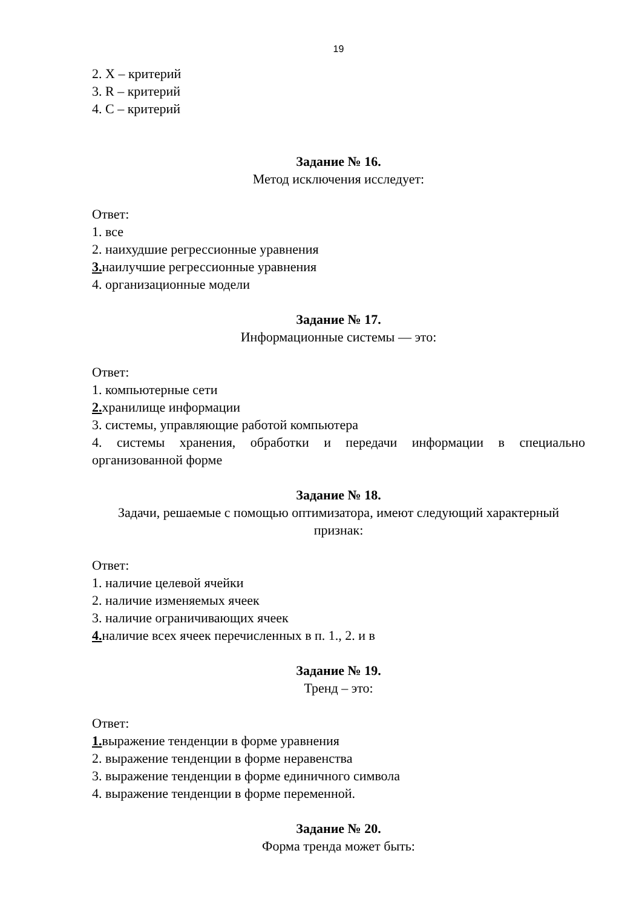19
2. X – критерий
3. R – критерий
4. С – критерий
Задание № 16.
Метод исключения исследует:
Ответ:
1. все
2. наихудшие регрессионные уравнения
3. наилучшие регрессионные уравнения
4. организационные модели
Задание № 17.
Информационные системы — это:
Ответ:
1. компьютерные сети
2. хранилище информации
3. системы, управляющие работой компьютера
4. системы хранения, обработки и передачи информации в специально организованной форме
Задание № 18.
Задачи, решаемые с помощью оптимизатора, имеют следующий характерный признак:
Ответ:
1. наличие целевой ячейки
2. наличие изменяемых ячеек
3. наличие ограничивающих ячеек
4. наличие всех ячеек перечисленных в п. 1., 2. и в
Задание № 19.
Тренд – это:
Ответ:
1. выражение тенденции в форме уравнения
2. выражение тенденции в форме неравенства
3. выражение тенденции в форме единичного символа
4. выражение тенденции в форме переменной.
Задание № 20.
Форма тренда может быть: